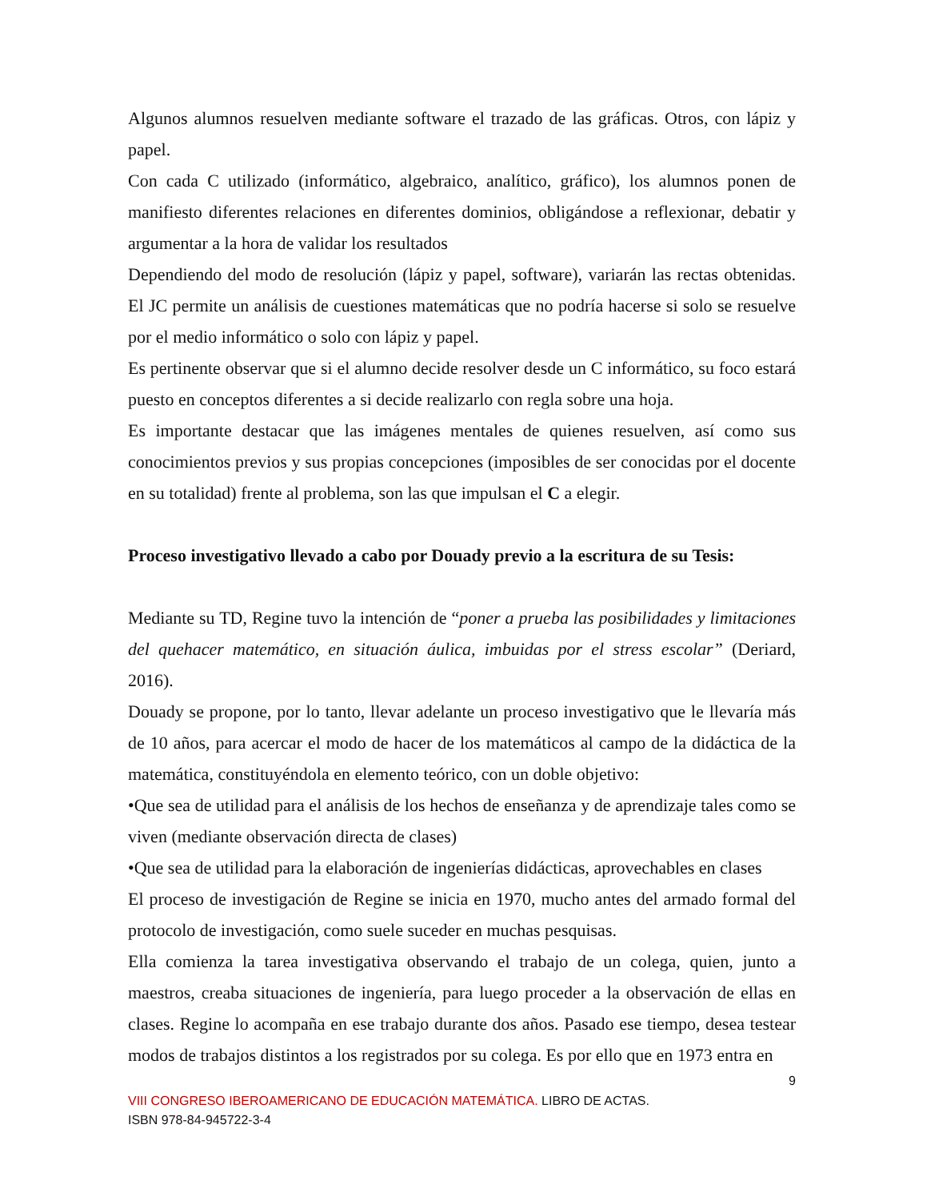Algunos alumnos resuelven mediante software el trazado de las gráficas. Otros, con lápiz y papel.
Con cada C utilizado (informático, algebraico, analítico, gráfico), los alumnos ponen de manifiesto diferentes relaciones en diferentes dominios, obligándose a reflexionar, debatir y argumentar a la hora de validar los resultados
Dependiendo del modo de resolución (lápiz y papel, software), variarán las rectas obtenidas. El JC permite un análisis de cuestiones matemáticas que no podría hacerse si solo se resuelve por el medio informático o solo con lápiz y papel.
Es pertinente observar que si el alumno decide resolver desde un C informático, su foco estará puesto en conceptos diferentes a si decide realizarlo con regla sobre una hoja.
Es importante destacar que las imágenes mentales de quienes resuelven, así como sus conocimientos previos y sus propias concepciones (imposibles de ser conocidas por el docente en su totalidad) frente al problema, son las que impulsan el C a elegir.
Proceso investigativo llevado a cabo por Douady previo a la escritura de su Tesis:
Mediante su TD, Regine tuvo la intención de “poner a prueba las posibilidades y limitaciones del quehacer matemático, en situación áulica, imbuidas por el stress escolar” (Deriard, 2016).
Douady se propone, por lo tanto, llevar adelante un proceso investigativo que le llevaría más de 10 años, para acercar el modo de hacer de los matemáticos al campo de la didáctica de la matemática, constituyéndola en elemento teórico, con un doble objetivo:
•Que sea de utilidad para el análisis de los hechos de enseñanza y de aprendizaje tales como se viven (mediante observación directa de clases)
•Que sea de utilidad para la elaboración de ingenierías didácticas, aprovechables en clases
El proceso de investigación de Regine se inicia en 1970, mucho antes del armado formal del protocolo de investigación, como suele suceder en muchas pesquisas.
Ella comienza la tarea investigativa observando el trabajo de un colega, quien, junto a maestros, creaba situaciones de ingeniería, para luego proceder a la observación de ellas en clases. Regine lo acompaña en ese trabajo durante dos años. Pasado ese tiempo, desea testear modos de trabajos distintos a los registrados por su colega. Es por ello que en 1973 entra en
9
VIII CONGRESO IBEROAMERICANO DE EDUCACIÓN MATEMÁTICA. LIBRO DE ACTAS.
ISBN 978-84-945722-3-4